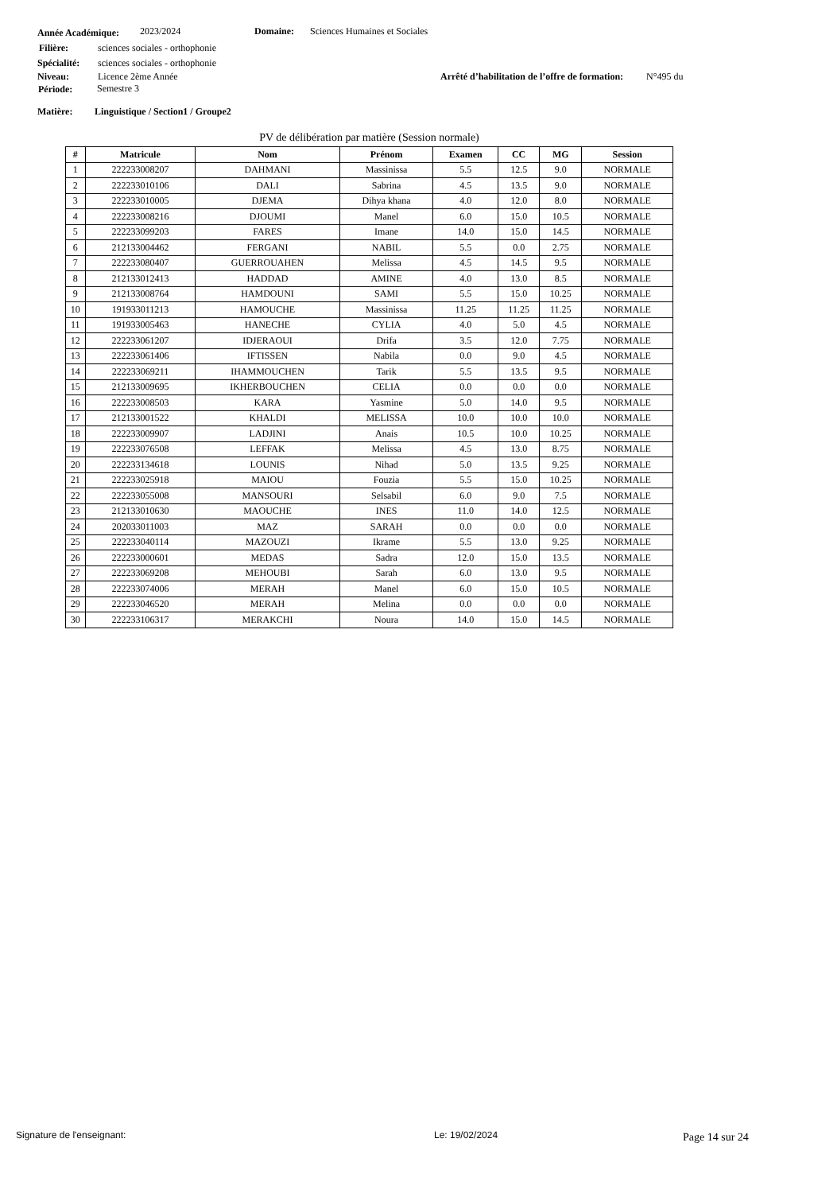Année Académique: 2023/2024 Domaine: Sciences Humaines et Sociales
Filière: sciences sociales - orthophonie
Spécialité: sciences sociales - orthophonie
Niveau: Licence 2ème Année Arrêté d’habilitation de l’offre de formation: N°495 du
Période: Semestre 3
Matière: Linguistique / Section1 / Groupe2
PV de délibération par matière (Session normale)
| # | Matricule | Nom | Prénom | Examen | CC | MG | Session |
| --- | --- | --- | --- | --- | --- | --- | --- |
| 1 | 222233008207 | DAHMANI | Massinissa | 5.5 | 12.5 | 9.0 | NORMALE |
| 2 | 222233010106 | DALI | Sabrina | 4.5 | 13.5 | 9.0 | NORMALE |
| 3 | 222233010005 | DJEMA | Dihya khana | 4.0 | 12.0 | 8.0 | NORMALE |
| 4 | 222233008216 | DJOUMI | Manel | 6.0 | 15.0 | 10.5 | NORMALE |
| 5 | 222233099203 | FARES | Imane | 14.0 | 15.0 | 14.5 | NORMALE |
| 6 | 212133004462 | FERGANI | NABIL | 5.5 | 0.0 | 2.75 | NORMALE |
| 7 | 222233080407 | GUERROUAHEN | Melissa | 4.5 | 14.5 | 9.5 | NORMALE |
| 8 | 212133012413 | HADDAD | AMINE | 4.0 | 13.0 | 8.5 | NORMALE |
| 9 | 212133008764 | HAMDOUNI | SAMI | 5.5 | 15.0 | 10.25 | NORMALE |
| 10 | 191933011213 | HAMOUCHE | Massinissa | 11.25 | 11.25 | 11.25 | NORMALE |
| 11 | 191933005463 | HANECHE | CYLIA | 4.0 | 5.0 | 4.5 | NORMALE |
| 12 | 222233061207 | IDJERAOUI | Drifa | 3.5 | 12.0 | 7.75 | NORMALE |
| 13 | 222233061406 | IFTISSEN | Nabila | 0.0 | 9.0 | 4.5 | NORMALE |
| 14 | 222233069211 | IHAMMOUCHEN | Tarik | 5.5 | 13.5 | 9.5 | NORMALE |
| 15 | 212133009695 | IKHERBOUCHEN | CELIA | 0.0 | 0.0 | 0.0 | NORMALE |
| 16 | 222233008503 | KARA | Yasmine | 5.0 | 14.0 | 9.5 | NORMALE |
| 17 | 212133001522 | KHALDI | MELISSA | 10.0 | 10.0 | 10.0 | NORMALE |
| 18 | 222233009907 | LADJINI | Anais | 10.5 | 10.0 | 10.25 | NORMALE |
| 19 | 222233076508 | LEFFAK | Melissa | 4.5 | 13.0 | 8.75 | NORMALE |
| 20 | 222233134618 | LOUNIS | Nihad | 5.0 | 13.5 | 9.25 | NORMALE |
| 21 | 222233025918 | MAIOU | Fouzia | 5.5 | 15.0 | 10.25 | NORMALE |
| 22 | 222233055008 | MANSOURI | Selsabil | 6.0 | 9.0 | 7.5 | NORMALE |
| 23 | 212133010630 | MAOUCHE | INES | 11.0 | 14.0 | 12.5 | NORMALE |
| 24 | 202033011003 | MAZ | SARAH | 0.0 | 0.0 | 0.0 | NORMALE |
| 25 | 222233040114 | MAZOUZI | Ikrame | 5.5 | 13.0 | 9.25 | NORMALE |
| 26 | 222233000601 | MEDAS | Sadra | 12.0 | 15.0 | 13.5 | NORMALE |
| 27 | 222233069208 | MEHOUBI | Sarah | 6.0 | 13.0 | 9.5 | NORMALE |
| 28 | 222233074006 | MERAH | Manel | 6.0 | 15.0 | 10.5 | NORMALE |
| 29 | 222233046520 | MERAH | Melina | 0.0 | 0.0 | 0.0 | NORMALE |
| 30 | 222233106317 | MERAKCHI | Noura | 14.0 | 15.0 | 14.5 | NORMALE |
Signature de l'enseignant: Le: 19/02/2024 Page 14 sur 24